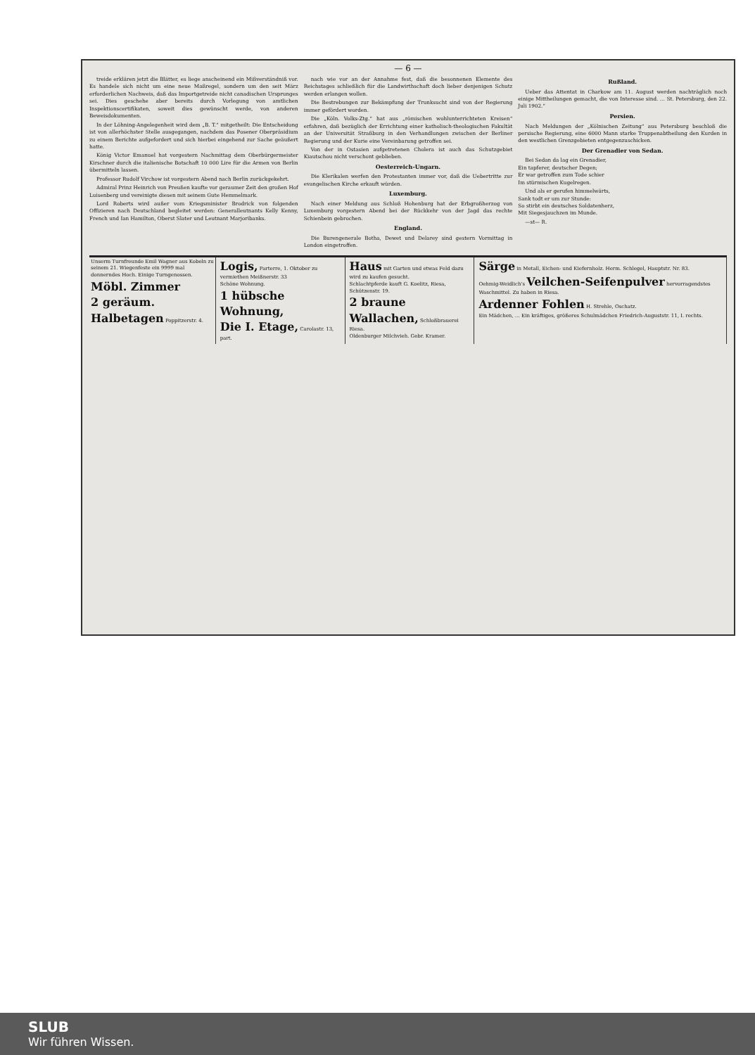— 6 —
treide erklären jetzt die Blätter, es liege anscheinend ein Mißverständniß vor. Es handele sich nicht um eine neue Maßregel, sondern um den seit März erforderlichen Nachweis, daß das Importgetreide nicht canadischen Ursprunges sei. Dies geschehe aber bereits durch Vorlegung von amtlichen Inspektionscertifikaten, soweit dies gewünscht werde, von anderen Beweisdokumenten.
In der Löhning-Angelegenheit wird dem „B. T.“ mitgetheilt: Die Entscheidung ist von allerhöchster Stelle ausgegangen, nachdem das Posener Oberpräsidium zu einem Berichte aufgefordert und sich hierbei eingehend zur Sache geäußert hatte.
König Victor Emanuel hat vorgestern Nachmittag dem Oberbürgermeister Kirschner durch die italienische Botschaft 10 000 Lire für die Armen von Berlin übermitteln lassen.
Professor Rudolf Virchow ist vorgestern Abend nach Berlin zurückgekehrt.
Admiral Prinz Heinrich von Preußen kaufte vor geraumer Zeit den großen Hof Luisenberg und vereinigte diesen mit seinem Gute Hemmelmark.
Lord Roberts wird außer vom Kriegsminister Brodrick von folgenden Offizieren nach Deutschland begleitet werden: Generalleutnants Kelly Kenny, French und Ian Hamilton, Oberst Slater und Leutnant Marjoribanks.
nach wie vor an der Annahme fest, daß die besonnenen Elemente des Reichstages schließlich für die Landwirthschaft doch lieber denjenigen Schutz werden erlangen wollen.
Die Bestrebungen zur Bekämpfung der Trunksucht sind von der Regierung immer gefördert worden.
Die „Köln. Volks-Ztg.“ hat aus „römischen wohlunterrichteten Kreisen“ erfahren, daß bezüglich der Errichtung einer katholisch-theologischen Fakultät an der Universität Straßburg in den Verhandlungen zwischen der Berliner Regierung und der Kurie eine Vereinbarung getroffen sei.
Von der in Ostasien aufgetretenen Cholera ist auch das Schutzgebiet Kiautschou nicht verschont geblieben.
Oesterreich-Ungarn.
Die Klerikalen werfen den Protestanten immer vor, daß die Uebertritte zur evangelischen Kirche erkauft würden.
Luxemburg.
Nach einer Meldung aus Schloß Hohenburg hat der Erbgroßherzog von Luxemburg vorgestern Abend bei der Rückkehr von der Jagd das rechte Schienbein gebrochen.
England.
Die Burengenerale Botha, Dewet und Delarey sind gestern Vormittag in London eingetroffen.
Rußland.
Ueber das Attentat in Charkow am 11. August werden nachträglich noch einige Mittheilungen gemacht, die von Interesse sind. … St. Petersburg, den 22. Juli 1902.“
Persien.
Nach Meldungen der „Kölnischen Zeitung“ aus Petersburg beschloß die persische Regierung, eine 6000 Mann starke Truppenabtheilung den Kurden in den westlichen Grenzgebieten entgegenzuschicken.
Der Grenadier von Sedan.
Bei Sedan da lag ein Grenadier,
Ein tapferer, deutscher Degen;
Er war getroffen zum Tode schier
Im stürmischen Kugelregen.
Und als er gerufen himmelwärts,
Sank todt er um zur Stunde:
So stirbt ein deutsches Soldatenherz,
Mit Siegesjauchzen im Munde.
—st— R.
Unserm Turnfreunde Emil Wagner aus Kobeln zu seinem 21. Wiegenfeste ein 9999 mal donnerndes Hoch. Einige Turngenossen.
Möbl. Zimmer
2 geräum. Halbetagen Poppitzerstr. 4.
Logis, Parterre, 1. Oktober zu vermiethen Meißnerstr. 33
Schöne Wohnung.
1 hübsche Wohnung,
Die I. Etage, Carolastr. 13, part.
Haus mit Garten und etwas Feld dazu wird zu kaufen gesucht.
Schlachtpferde kauft G. Koelitz, Riesa, Schützenstr. 19.
2 braune Wallachen, Schloßbrauerei Riesa.
Oldenburger Milchvieh. Gebr. Kramer.
Särge in Metall, Eichen- und Kiefernholz. Herm. Schlegel, Hauptstr. Nr. 83.
Oehmig-Weidlich's Veilchen-Seifenpulver hervorragendstes Waschmittel. Zu haben in Riesa.
Ardenner Fohlen H. Strehle, Oschatz.
Ein Mädchen, … Ein kräftiges, größeres Schulmädchen Friedrich-Auguststr. 11, I. rechts.
SLUB
Wir führen Wissen.